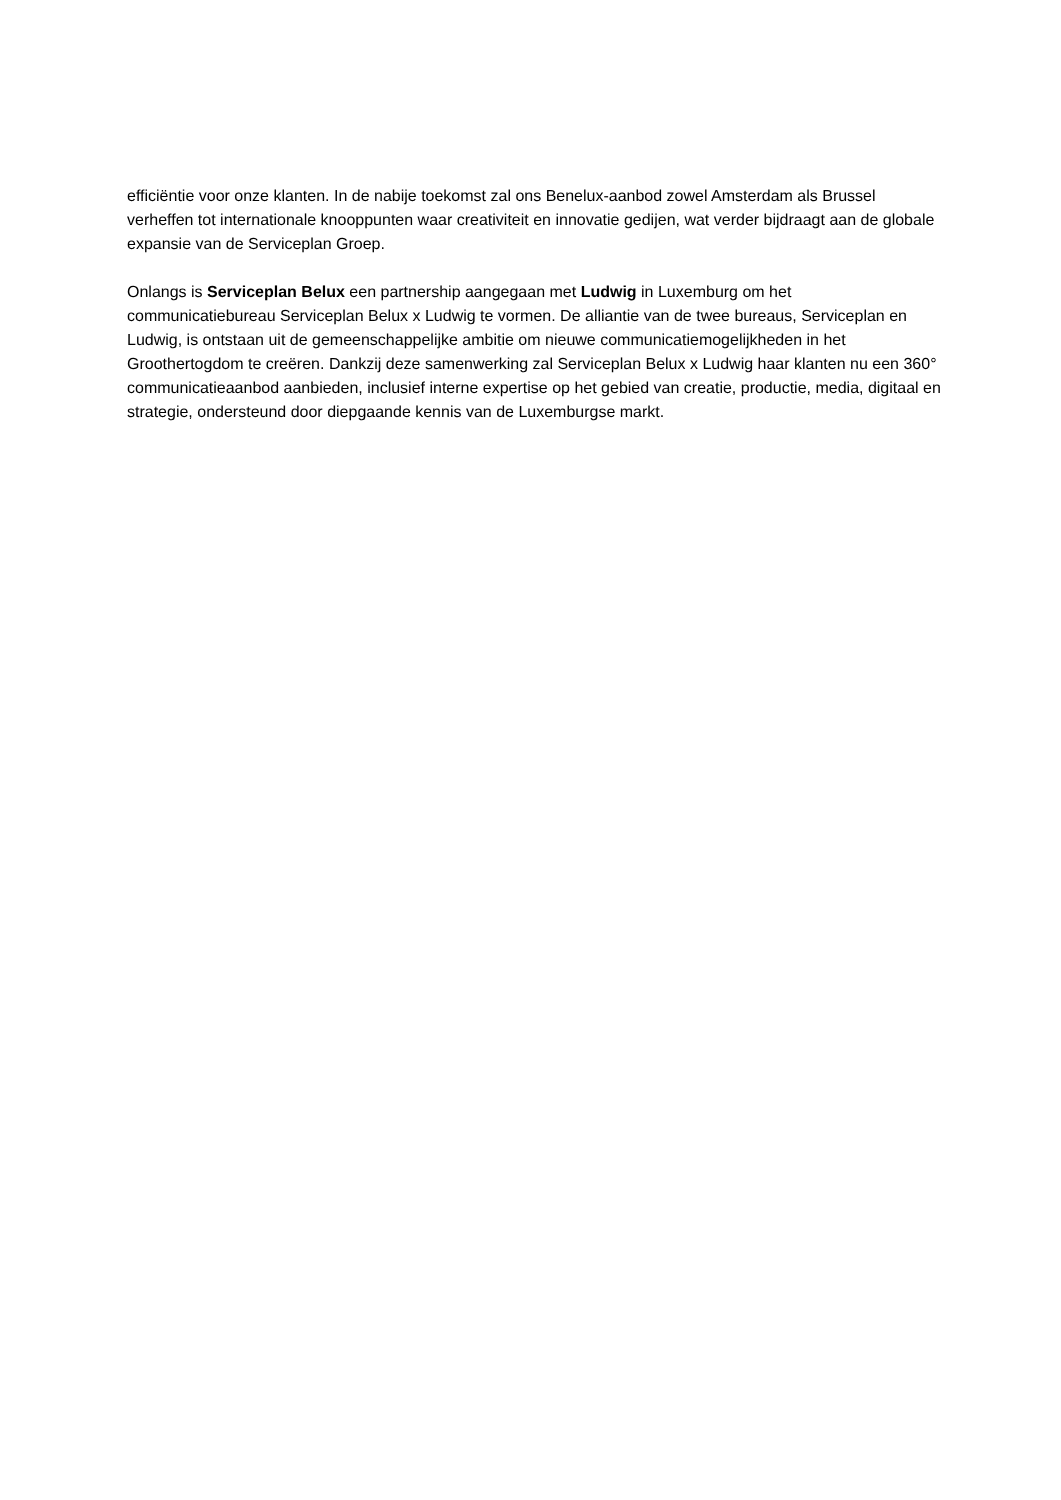efficiëntie voor onze klanten. In de nabije toekomst zal ons Benelux-aanbod zowel Amsterdam als Brussel verheffen tot internationale knooppunten waar creativiteit en innovatie gedijen, wat verder bijdraagt aan de globale expansie van de Serviceplan Groep.
Onlangs is Serviceplan Belux een partnership aangegaan met Ludwig in Luxemburg om het communicatiebureau Serviceplan Belux x Ludwig te vormen. De alliantie van de twee bureaus, Serviceplan en Ludwig, is ontstaan uit de gemeenschappelijke ambitie om nieuwe communicatiemogelijkheden in het Groothertogdom te creëren. Dankzij deze samenwerking zal Serviceplan Belux x Ludwig haar klanten nu een 360° communicatieaanbod aanbieden, inclusief interne expertise op het gebied van creatie, productie, media, digitaal en strategie, ondersteund door diepgaande kennis van de Luxemburgse markt.